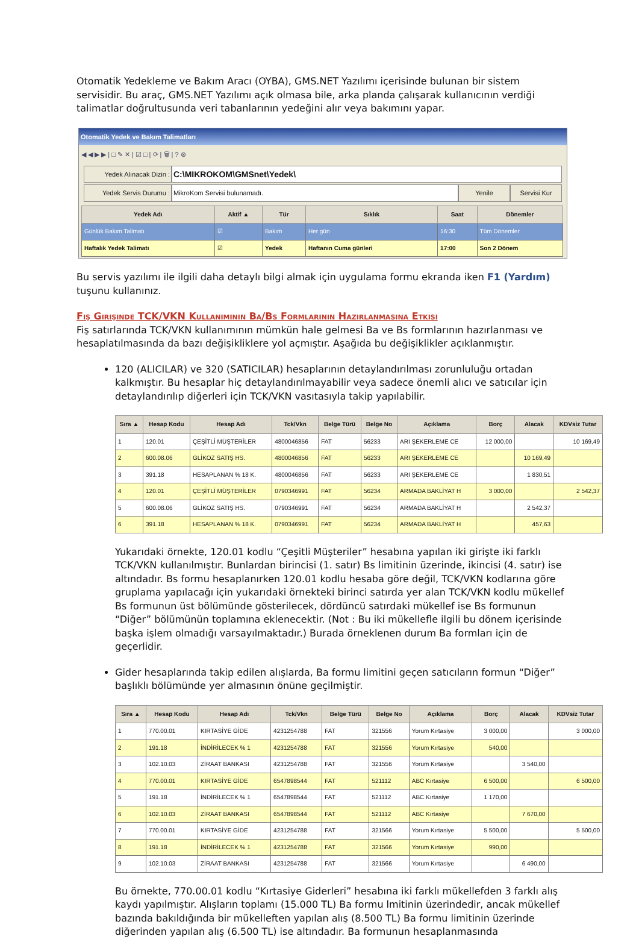Otomatik Yedekleme ve Bakım Aracı (OYBA), GMS.NET Yazılımı içerisinde bulunan bir sistem servisidir. Bu araç, GMS.NET Yazılımı açık olmasa bile, arka planda çalışarak kullanıcının verdiği talimatlar doğrultusunda veri tabanlarının yedeğini alır veya bakımını yapar.
Otomatik Yedek ve Bakım Talimatları
◀ ◀ ▶ ▶ | □ ✎ ✕ | ☑ □ | ⟳ | 🗑 | ? ⊗
Yedek Alınacak Dizin : C:\MIKROKOM\GMSnet\Yedek\
Yedek Servis Durumu : MikroKom Servisi bulunamadı. Yenile Servisi Kur
| Yedek Adı | Aktif ▲ | Tür | Sıklık | Saat | Dönemler |
| --- | --- | --- | --- | --- | --- |
| Günlük Bakım Talimatı | ☑ | Bakım | Her gün | 16:30 | Tüm Dönemler |
| Haftalık Yedek Talimatı | ☑ | Yedek | Haftanın Cuma günleri | 17:00 | Son 2 Dönem |
Bu servis yazılımı ile ilgili daha detaylı bilgi almak için uygulama formu ekranda iken F1 (Yardım) tuşunu kullanınız.
Fiş Girişinde TCK/VKN Kullanımının Ba/Bs Formlarının Hazırlanmasına Etkisi
Fiş satırlarında TCK/VKN kullanımının mümkün hale gelmesi Ba ve Bs formlarının hazırlanması ve hesaplatılmasında da bazı değişikliklere yol açmıştır. Aşağıda bu değişiklikler açıklanmıştır.
120 (ALICILAR) ve 320 (SATICILAR) hesaplarının detaylandırılması zorunluluğu ortadan kalkmıştır. Bu hesaplar hiç detaylandırılmayabilir veya sadece önemli alıcı ve satıcılar için detaylandırılıp diğerleri için TCK/VKN vasıtasıyla takip yapılabilir.
| Sıra ▲ | Hesap Kodu | Hesap Adı | Tck/Vkn | Belge Türü | Belge No | Açıklama | Borç | Alacak | KDVsiz Tutar |
| --- | --- | --- | --- | --- | --- | --- | --- | --- | --- |
| 1 | 120.01 | ÇEŞİTLİ MÜŞTERİLER | 4800046856 | FAT | 56233 | ARI ŞEKERLEME CE | 12 000,00 | | 10 169,49 |
| 2 | 600.08.06 | GLİKOZ SATIŞ HS. | 4800046856 | FAT | 56233 | ARI ŞEKERLEME CE | | 10 169,49 | |
| 3 | 391.18 | HESAPLANAN % 18 K. | 4800046856 | FAT | 56233 | ARI ŞEKERLEME CE | | 1 830,51 | |
| 4 | 120.01 | ÇEŞİTLİ MÜŞTERİLER | 0790346991 | FAT | 56234 | ARMADA BAKLİYAT H | 3 000,00 | | 2 542,37 |
| 5 | 600.08.06 | GLİKOZ SATIŞ HS. | 0790346991 | FAT | 56234 | ARMADA BAKLİYAT H | | 2 542,37 | |
| 6 | 391.18 | HESAPLANAN % 18 K. | 0790346991 | FAT | 56234 | ARMADA BAKLİYAT H | | 457,63 | |
Yukarıdaki örnekte, 120.01 kodlu “Çeşitli Müşteriler” hesabına yapılan iki girişte iki farklı TCK/VKN kullanılmıştır. Bunlardan birincisi (1. satır) Bs limitinin üzerinde, ikincisi (4. satır) ise altındadır. Bs formu hesaplanırken 120.01 kodlu hesaba göre değil, TCK/VKN kodlarına göre gruplama yapılacağı için yukarıdaki örnekteki birinci satırda yer alan TCK/VKN kodlu mükellef Bs formunun üst bölümünde gösterilecek, dördüncü satırdaki mükellef ise Bs formunun “Diğer” bölümünün toplamına eklenecektir. (Not : Bu iki mükellefle ilgili bu dönem içerisinde başka işlem olmadığı varsayılmaktadır.) Burada örneklenen durum Ba formları için de geçerlidir.
Gider hesaplarında takip edilen alışlarda, Ba formu limitini geçen satıcıların formun “Diğer” başlıklı bölümünde yer almasının önüne geçilmiştir.
| Sıra ▲ | Hesap Kodu | Hesap Adı | Tck/Vkn | Belge Türü | Belge No | Açıklama | Borç | Alacak | KDVsiz Tutar |
| --- | --- | --- | --- | --- | --- | --- | --- | --- | --- |
| 1 | 770.00.01 | KIRTASİYE GİDE | 4231254788 | FAT | 321556 | Yorum Kırtasiye | 3 000,00 | | 3 000,00 |
| 2 | 191.18 | İNDİRİLECEK % 1 | 4231254788 | FAT | 321556 | Yorum Kırtasiye | 540,00 | | |
| 3 | 102.10.03 | ZİRAAT BANKASI | 4231254788 | FAT | 321556 | Yorum Kırtasiye | | 3 540,00 | |
| 4 | 770.00.01 | KIRTASİYE GİDE | 6547898544 | FAT | 521112 | ABC Kırtasiye | 6 500,00 | | 6 500,00 |
| 5 | 191.18 | İNDİRİLECEK % 1 | 6547898544 | FAT | 521112 | ABC Kırtasiye | 1 170,00 | | |
| 6 | 102.10.03 | ZİRAAT BANKASI | 6547898544 | FAT | 521112 | ABC Kırtasiye | | 7 670,00 | |
| 7 | 770.00.01 | KIRTASİYE GİDE | 4231254788 | FAT | 321566 | Yorum Kırtasiye | 5 500,00 | | 5 500,00 |
| 8 | 191.18 | İNDİRİLECEK % 1 | 4231254788 | FAT | 321566 | Yorum Kırtasiye | 990,00 | | |
| 9 | 102.10.03 | ZİRAAT BANKASI | 4231254788 | FAT | 321566 | Yorum Kırtasiye | | 6 490,00 | |
Bu örnekte, 770.00.01 kodlu “Kırtasiye Giderleri” hesabına iki farklı mükellefden 3 farklı alış kaydı yapılmıştır. Alışların toplamı (15.000 TL) Ba formu lmitinin üzerindedir, ancak mükellef bazında bakıldığında bir mükelleften yapılan alış (8.500 TL) Ba formu limitinin üzerinde diğerinden yapılan alış (6.500 TL) ise altındadır. Ba formunun hesaplanmasında